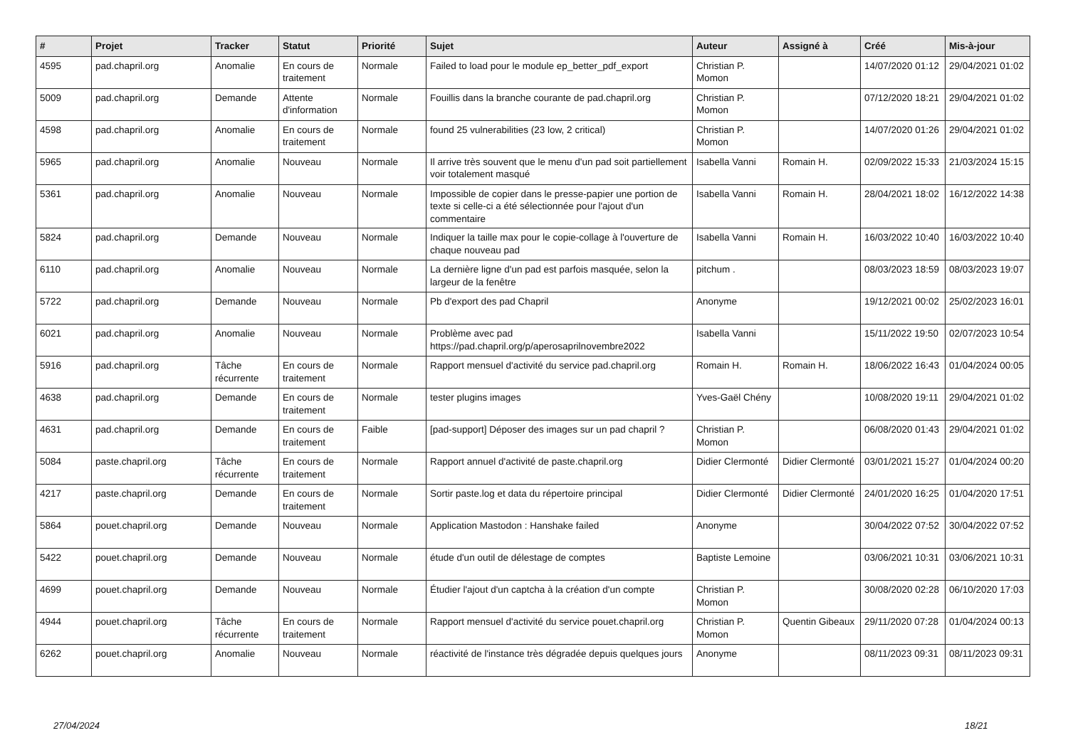| # | Projet | Tracker | Statut | Priorité | Sujet | Auteur | Assigné à | Créé | Mis-à-jour |
| --- | --- | --- | --- | --- | --- | --- | --- | --- | --- |
| 4595 | pad.chapril.org | Anomalie | En cours de traitement | Normale | Failed to load pour le module ep_better_pdf_export | Christian P. Momon | | 14/07/2020 01:12 | 29/04/2021 01:02 |
| 5009 | pad.chapril.org | Demande | Attente d'information | Normale | Fouillis dans la branche courante de pad.chapril.org | Christian P. Momon | | 07/12/2020 18:21 | 29/04/2021 01:02 |
| 4598 | pad.chapril.org | Anomalie | En cours de traitement | Normale | found 25 vulnerabilities (23 low, 2 critical) | Christian P. Momon | | 14/07/2020 01:26 | 29/04/2021 01:02 |
| 5965 | pad.chapril.org | Anomalie | Nouveau | Normale | Il arrive très souvent que le menu d'un pad soit partiellement voir totalement masqué | Isabella Vanni | Romain H. | 02/09/2022 15:33 | 21/03/2024 15:15 |
| 5361 | pad.chapril.org | Anomalie | Nouveau | Normale | Impossible de copier dans le presse-papier une portion de texte si celle-ci a été sélectionnée pour l'ajout d'un commentaire | Isabella Vanni | Romain H. | 28/04/2021 18:02 | 16/12/2022 14:38 |
| 5824 | pad.chapril.org | Demande | Nouveau | Normale | Indiquer la taille max pour le copie-collage à l'ouverture de chaque nouveau pad | Isabella Vanni | Romain H. | 16/03/2022 10:40 | 16/03/2022 10:40 |
| 6110 | pad.chapril.org | Anomalie | Nouveau | Normale | La dernière ligne d'un pad est parfois masquée, selon la largeur de la fenêtre | pitchum . | | 08/03/2023 18:59 | 08/03/2023 19:07 |
| 5722 | pad.chapril.org | Demande | Nouveau | Normale | Pb d'export des pad Chapril | Anonyme | | 19/12/2021 00:02 | 25/02/2023 16:01 |
| 6021 | pad.chapril.org | Anomalie | Nouveau | Normale | Problème avec pad https://pad.chapril.org/p/aperosaprilnovembre2022 | Isabella Vanni | | 15/11/2022 19:50 | 02/07/2023 10:54 |
| 5916 | pad.chapril.org | Tâche récurrente | En cours de traitement | Normale | Rapport mensuel d'activité du service pad.chapril.org | Romain H. | Romain H. | 18/06/2022 16:43 | 01/04/2024 00:05 |
| 4638 | pad.chapril.org | Demande | En cours de traitement | Normale | tester plugins images | Yves-Gaël Chény | | 10/08/2020 19:11 | 29/04/2021 01:02 |
| 4631 | pad.chapril.org | Demande | En cours de traitement | Faible | [pad-support] Déposer des images sur un pad chapril ? | Christian P. Momon | | 06/08/2020 01:43 | 29/04/2021 01:02 |
| 5084 | paste.chapril.org | Tâche récurrente | En cours de traitement | Normale | Rapport annuel d'activité de paste.chapril.org | Didier Clermonté | Didier Clermonté | 03/01/2021 15:27 | 01/04/2024 00:20 |
| 4217 | paste.chapril.org | Demande | En cours de traitement | Normale | Sortir paste.log et data du répertoire principal | Didier Clermonté | Didier Clermonté | 24/01/2020 16:25 | 01/04/2020 17:51 |
| 5864 | pouet.chapril.org | Demande | Nouveau | Normale | Application Mastodon : Hanshake failed | Anonyme | | 30/04/2022 07:52 | 30/04/2022 07:52 |
| 5422 | pouet.chapril.org | Demande | Nouveau | Normale | étude d'un outil de délestage de comptes | Baptiste Lemoine | | 03/06/2021 10:31 | 03/06/2021 10:31 |
| 4699 | pouet.chapril.org | Demande | Nouveau | Normale | Étudier l'ajout d'un captcha à la création d'un compte | Christian P. Momon | | 30/08/2020 02:28 | 06/10/2020 17:03 |
| 4944 | pouet.chapril.org | Tâche récurrente | En cours de traitement | Normale | Rapport mensuel d'activité du service pouet.chapril.org | Christian P. Momon | Quentin Gibeaux | 29/11/2020 07:28 | 01/04/2024 00:13 |
| 6262 | pouet.chapril.org | Anomalie | Nouveau | Normale | réactivité de l'instance très dégradée depuis quelques jours | Anonyme | | 08/11/2023 09:31 | 08/11/2023 09:31 |
27/04/2024 18/21